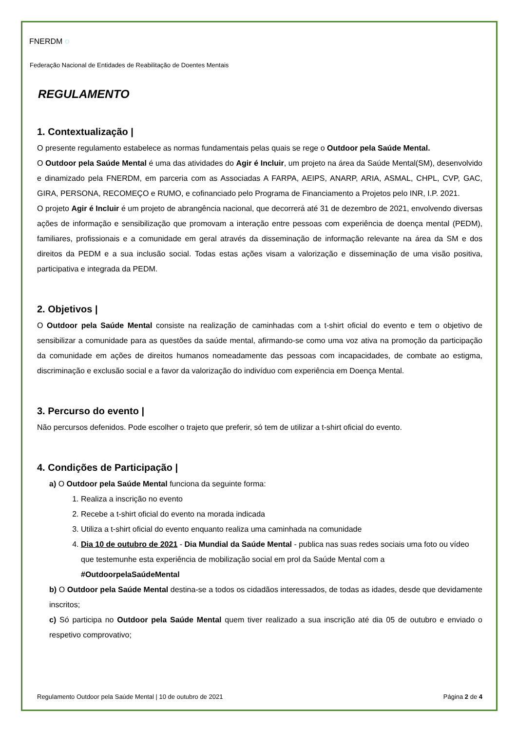FNERDM ◌
Federação Nacional de Entidades de Reabilitação de Doentes Mentais
REGULAMENTO
1. Contextualização |
O presente regulamento estabelece as normas fundamentais pelas quais se rege o Outdoor pela Saúde Mental.
O Outdoor pela Saúde Mental é uma das atividades do Agir é Incluir, um projeto na área da Saúde Mental(SM), desenvolvido e dinamizado pela FNERDM, em parceria com as Associadas A FARPA, AEIPS, ANARP, ARIA, ASMAL, CHPL, CVP, GAC, GIRA, PERSONA, RECOMEÇO e RUMO, e cofinanciado pelo Programa de Financiamento a Projetos pelo INR, I.P. 2021.
O projeto Agir é Incluir é um projeto de abrangência nacional, que decorrerá até 31 de dezembro de 2021, envolvendo diversas ações de informação e sensibilização que promovam a interação entre pessoas com experiência de doença mental (PEDM), familiares, profissionais e a comunidade em geral através da disseminação de informação relevante na área da SM e dos direitos da PEDM e a sua inclusão social. Todas estas ações visam a valorização e disseminação de uma visão positiva, participativa e integrada da PEDM.
2. Objetivos |
O Outdoor pela Saúde Mental consiste na realização de caminhadas com a t-shirt oficial do evento e tem o objetivo de sensibilizar a comunidade para as questões da saúde mental, afirmando-se como uma voz ativa na promoção da participação da comunidade em ações de direitos humanos nomeadamente das pessoas com incapacidades, de combate ao estigma, discriminação e exclusão social e a favor da valorização do indivíduo com experiência em Doença Mental.
3. Percurso do evento |
Não percursos defenidos. Pode escolher o trajeto que preferir, só tem de utilizar a t-shirt oficial do evento.
4. Condições de Participação |
a) O Outdoor pela Saúde Mental funciona da seguinte forma:
1. Realiza a inscrição no evento
2. Recebe a t-shirt oficial do evento na morada indicada
3. Utiliza a t-shirt oficial do evento enquanto realiza uma caminhada na comunidade
4. Dia 10 de outubro de 2021 - Dia Mundial da Saúde Mental - publica nas suas redes sociais uma foto ou vídeo que testemunhe esta experiência de mobilização social em prol da Saúde Mental com a #OutdoorpelaSaúdeMental
b) O Outdoor pela Saúde Mental destina-se a todos os cidadãos interessados, de todas as idades, desde que devidamente inscritos;
c) Só participa no Outdoor pela Saúde Mental quem tiver realizado a sua inscrição até dia 05 de outubro e enviado o respetivo comprovativo;
Regulamento Outdoor pela Saúde Mental | 10 de outubro de 2021 Página 2 de 4